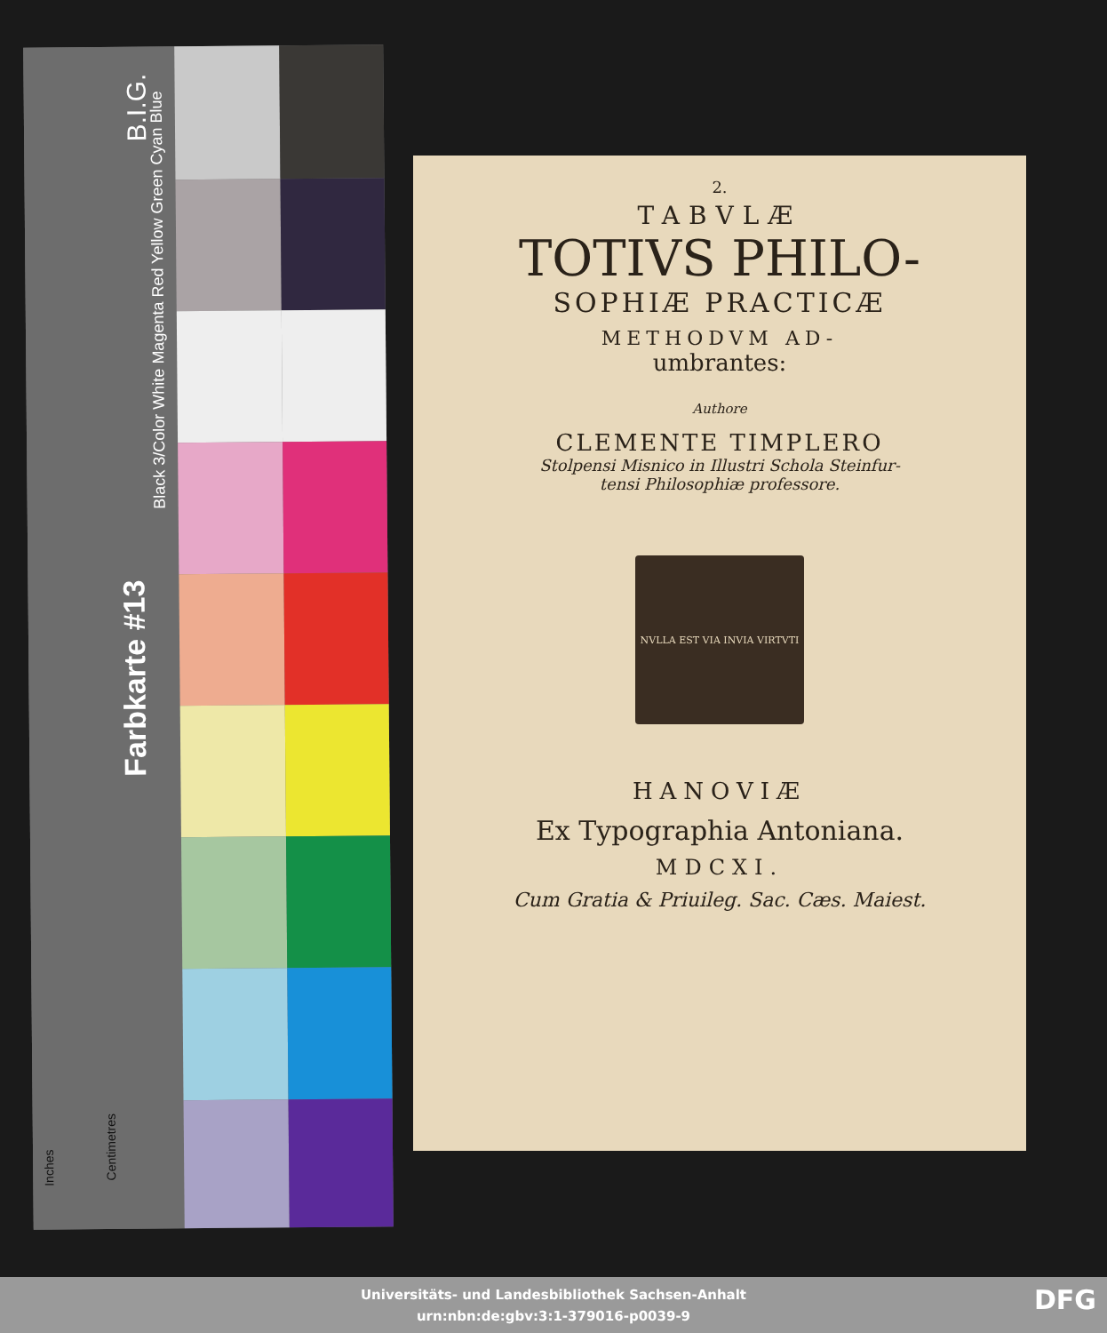Farbkarte #13
B.I.G.
Centimetres
Inches
Black 3/Color White Magenta Red Yellow Green Cyan Blue
2.
TABVLÆ
TOTIVS PHILO-
SOPHIÆ PRACTICÆ
METHODVM AD-
umbrantes:
Authore
CLEMENTE TIMPLERO
Stolpensi Misnico in Illustri Schola Steinfur-
tensi Philosophiæ professore.
NVLLA EST VIA INVIA VIRTVTI
HANOVIÆ
Ex Typographia Antoniana.
MDCXI.
Cum Gratia & Priuileg. Sac. Cæs. Maiest.
Universitäts- und Landesbibliothek Sachsen-Anhalt
urn:nbn:de:gbv:3:1-379016-p0039-9
DFG